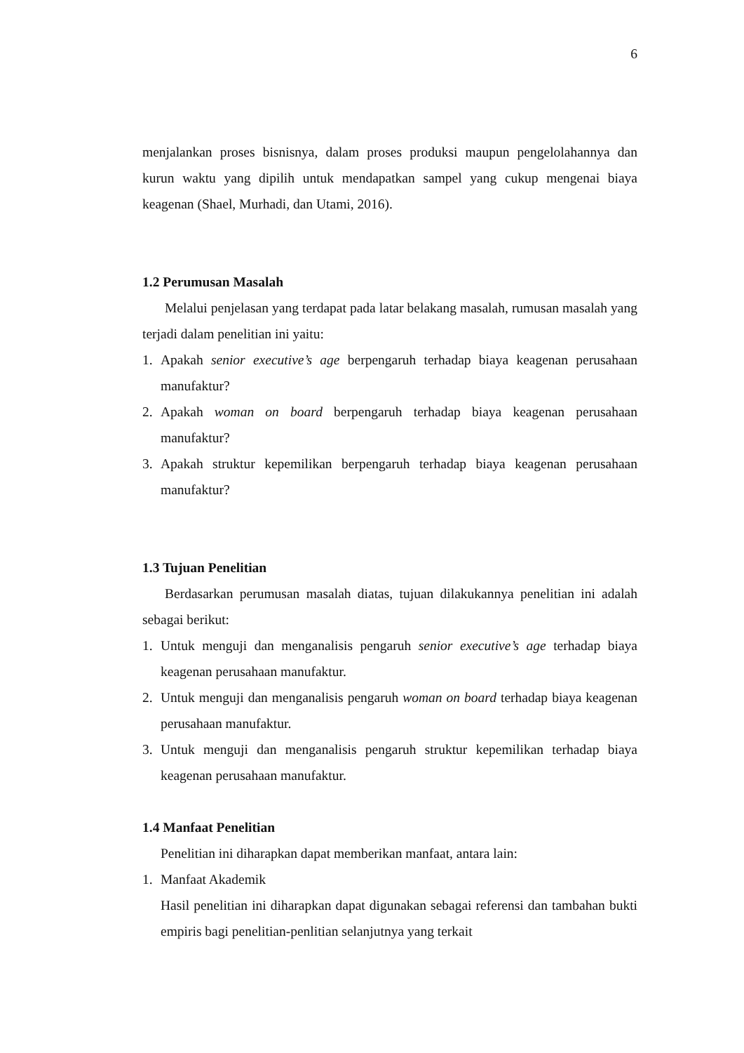6
menjalankan proses bisnisnya, dalam proses produksi maupun pengelolahannya dan kurun waktu yang dipilih untuk mendapatkan sampel yang cukup mengenai biaya keagenan (Shael, Murhadi, dan Utami, 2016).
1.2 Perumusan Masalah
Melalui penjelasan yang terdapat pada latar belakang masalah, rumusan masalah yang terjadi dalam penelitian ini yaitu:
1. Apakah senior executive’s age berpengaruh terhadap biaya keagenan perusahaan manufaktur?
2. Apakah woman on board berpengaruh terhadap biaya keagenan perusahaan manufaktur?
3. Apakah struktur kepemilikan berpengaruh terhadap biaya keagenan perusahaan manufaktur?
1.3 Tujuan Penelitian
Berdasarkan perumusan masalah diatas, tujuan dilakukannya penelitian ini adalah sebagai berikut:
1. Untuk menguji dan menganalisis pengaruh senior executive’s age terhadap biaya keagenan perusahaan manufaktur.
2. Untuk menguji dan menganalisis pengaruh woman on board terhadap biaya keagenan perusahaan manufaktur.
3. Untuk menguji dan menganalisis pengaruh struktur kepemilikan terhadap biaya keagenan perusahaan manufaktur.
1.4 Manfaat Penelitian
Penelitian ini diharapkan dapat memberikan manfaat, antara lain:
1. Manfaat Akademik
Hasil penelitian ini diharapkan dapat digunakan sebagai referensi dan tambahan bukti empiris bagi penelitian-penlitian selanjutnya yang terkait